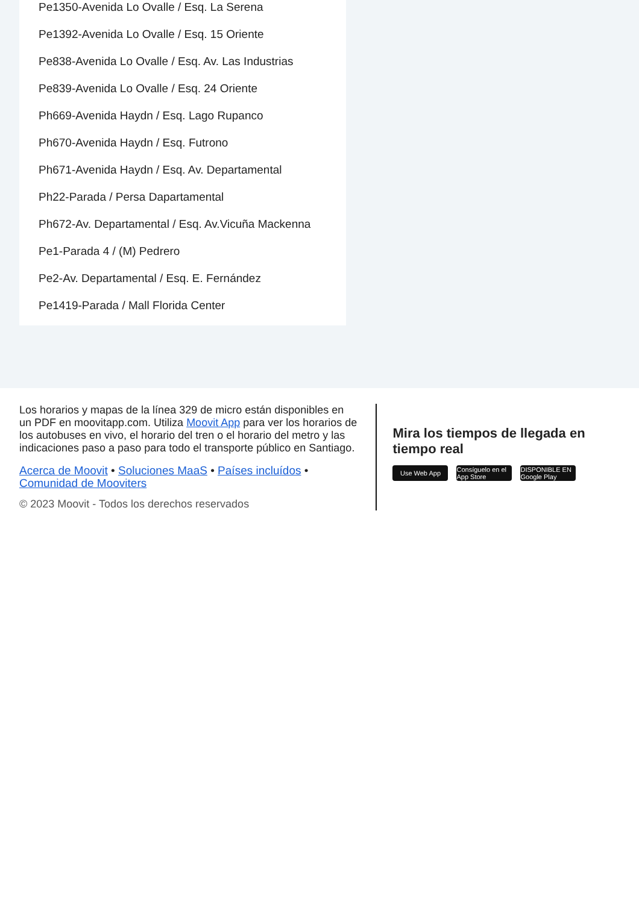Pe1350-Avenida Lo Ovalle / Esq. La Serena
Pe1392-Avenida Lo Ovalle / Esq. 15 Oriente
Pe838-Avenida Lo Ovalle / Esq. Av. Las Industrias
Pe839-Avenida Lo Ovalle / Esq. 24 Oriente
Ph669-Avenida Haydn / Esq. Lago Rupanco
Ph670-Avenida Haydn / Esq. Futrono
Ph671-Avenida Haydn / Esq. Av. Departamental
Ph22-Parada / Persa Dapartamental
Ph672-Av. Departamental / Esq. Av.Vicuña Mackenna
Pe1-Parada 4 / (M) Pedrero
Pe2-Av. Departamental / Esq. E. Fernández
Pe1419-Parada / Mall Florida Center
Los horarios y mapas de la línea 329 de micro están disponibles en un PDF en moovitapp.com. Utiliza Moovit App para ver los horarios de los autobuses en vivo, el horario del tren o el horario del metro y las indicaciones paso a paso para todo el transporte público en Santiago.
Acerca de Moovit • Soluciones MaaS • Países incluídos • Comunidad de Mooviters
© 2023 Moovit - Todos los derechos reservados
Mira los tiempos de llegada en tiempo real
Use Web App Consíguelo en el App Store
DISPONIBLE EN Google Play